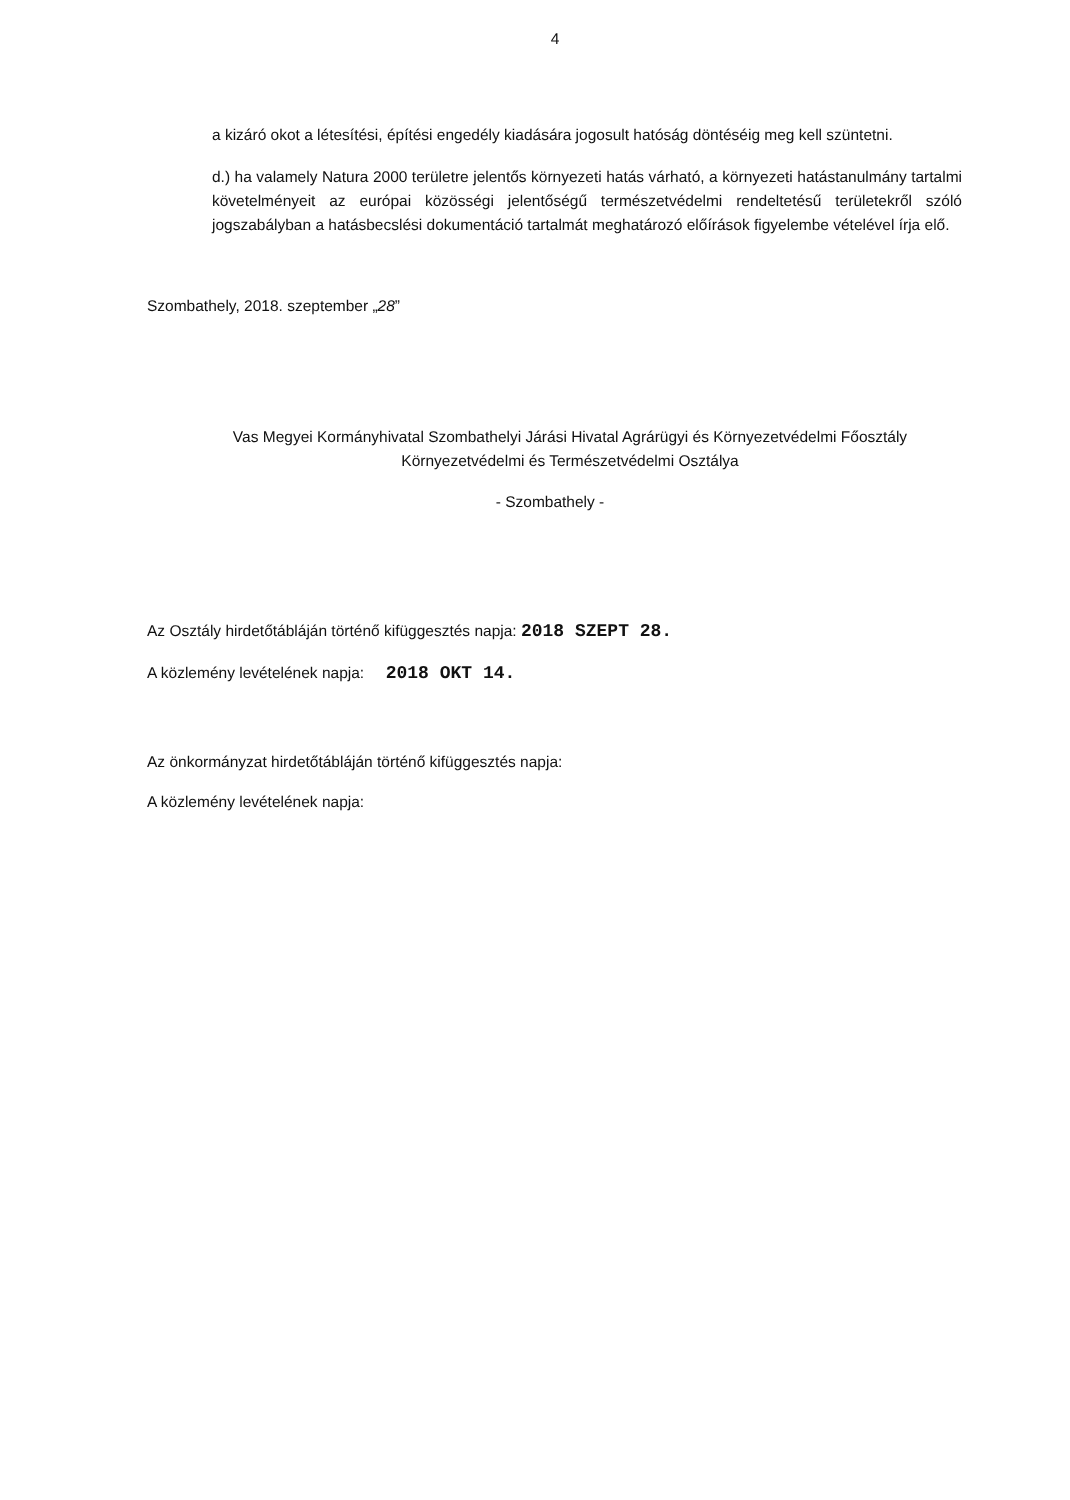4
a kizáró okot a létesítési, építési engedély kiadására jogosult hatóság döntéséig meg kell szüntetni.
d.) ha valamely Natura 2000 területre jelentős környezeti hatás várható, a környezeti hatástanulmány tartalmi követelményeit az európai közösségi jelentőségű természetvédelmi rendeltetésű területekről szóló jogszabályban a hatásbecslési dokumentáció tartalmát meghatározó előírások figyelembe vételével írja elő.
Szombathely, 2018. szeptember „28”
Vas Megyei Kormányhivatal Szombathelyi Járási Hivatal Agrárügyi és Környezetvédelmi Főosztály Környezetvédelmi és Természetvédelmi Osztálya
- Szombathely -
Az Osztály hirdetőtábláján történő kifüggesztés napja: 2018 SZEPT 28.
A közlemény levételének napja: 2018 OKT 14.
Az önkormányzat hirdetőtábláján történő kifüggesztés napja:
A közlemény levételének napja: